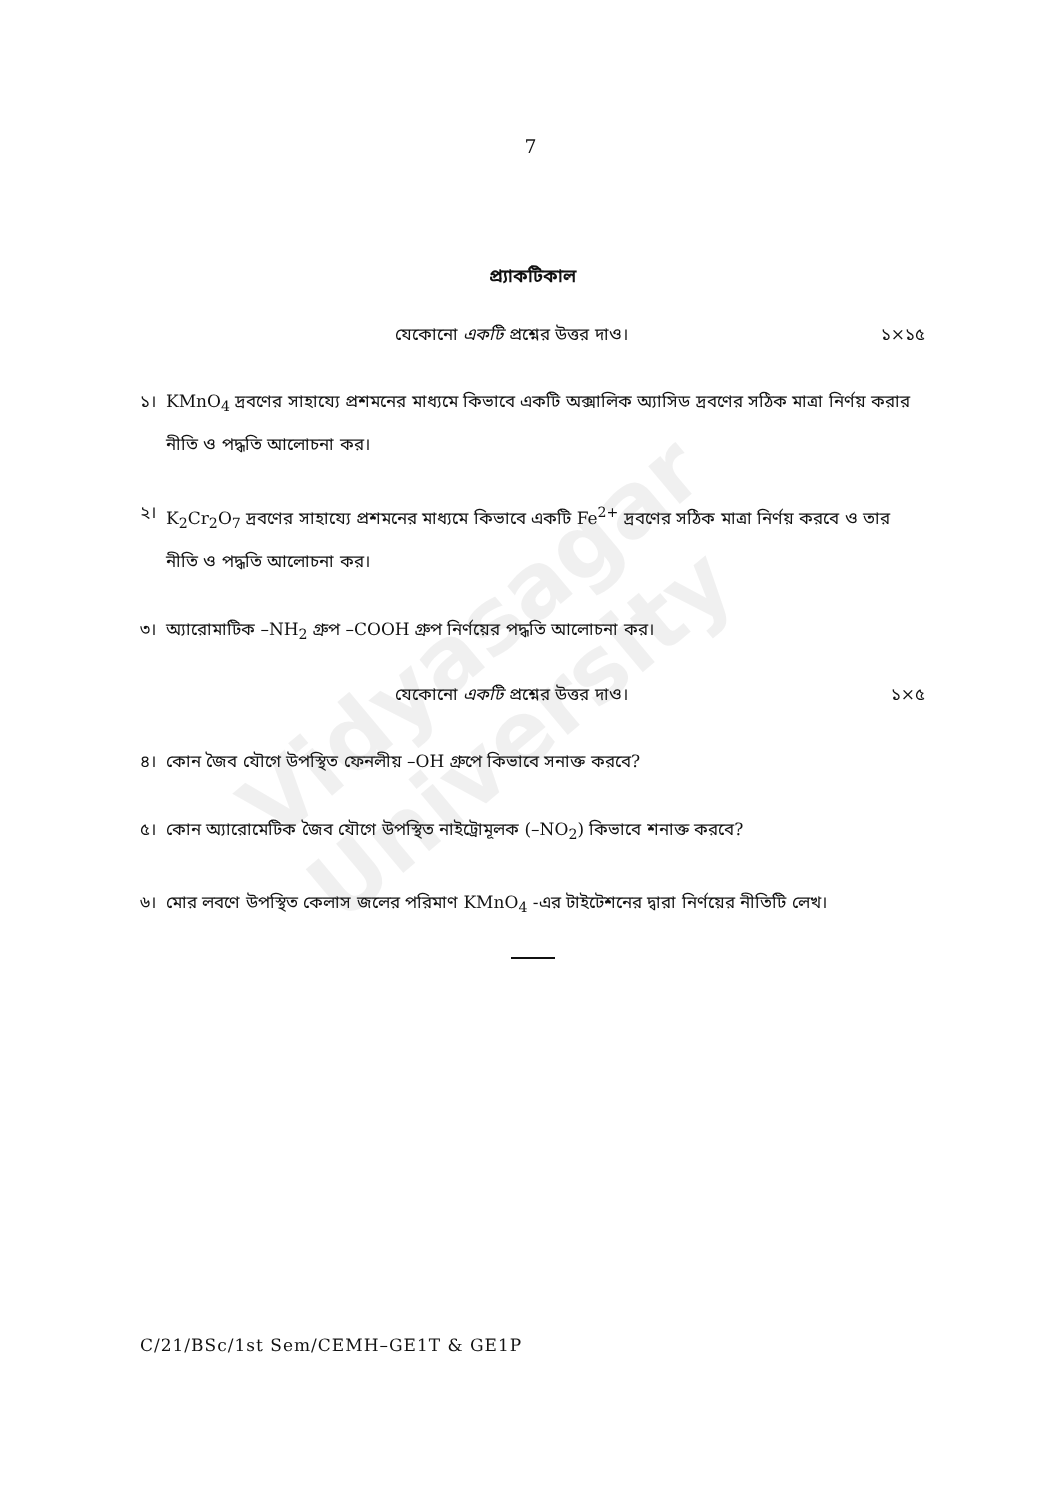Vidyasagar University
7
প্র্যাকটিকাল
যেকোনো একটি প্রশ্নের উত্তর দাও। ১×১৫
১। KMnO<sub>4</sub> দ্রবণের সাহায্যে প্রশমনের মাধ্যমে কিভাবে একটি অক্সালিক অ্যাসিড দ্রবণের সঠিক মাত্রা নির্ণয় করার নীতি ও পদ্ধতি আলোচনা কর।
২। K<sub>2</sub>Cr<sub>2</sub>O<sub>7</sub> দ্রবণের সাহায্যে প্রশমনের মাধ্যমে কিভাবে একটি Fe<sup>2+</sup> দ্রবণের সঠিক মাত্রা নির্ণয় করবে ও তার নীতি ও পদ্ধতি আলোচনা কর।
৩। অ্যারোমাটিক –NH<sub>2</sub> গ্রুপ –COOH গ্রুপ নির্ণয়ের পদ্ধতি আলোচনা কর।
যেকোনো একটি প্রশ্নের উত্তর দাও। ১×৫
৪। কোন জৈব যৌগে উপস্থিত ফেনলীয় –OH গ্রুপে কিভাবে সনাক্ত করবে?
৫। কোন অ্যারোমেটিক জৈব যৌগে উপস্থিত নাইট্রোমূলক (–NO<sub>2</sub>) কিভাবে শনাক্ত করবে?
৬। মোর লবণে উপস্থিত কেলাস জলের পরিমাণ KMnO<sub>4</sub> -এর টাইটেশনের দ্বারা নির্ণয়ের নীতিটি লেখ।
C/21/BSc/1st Sem/CEMH–GE1T & GE1P